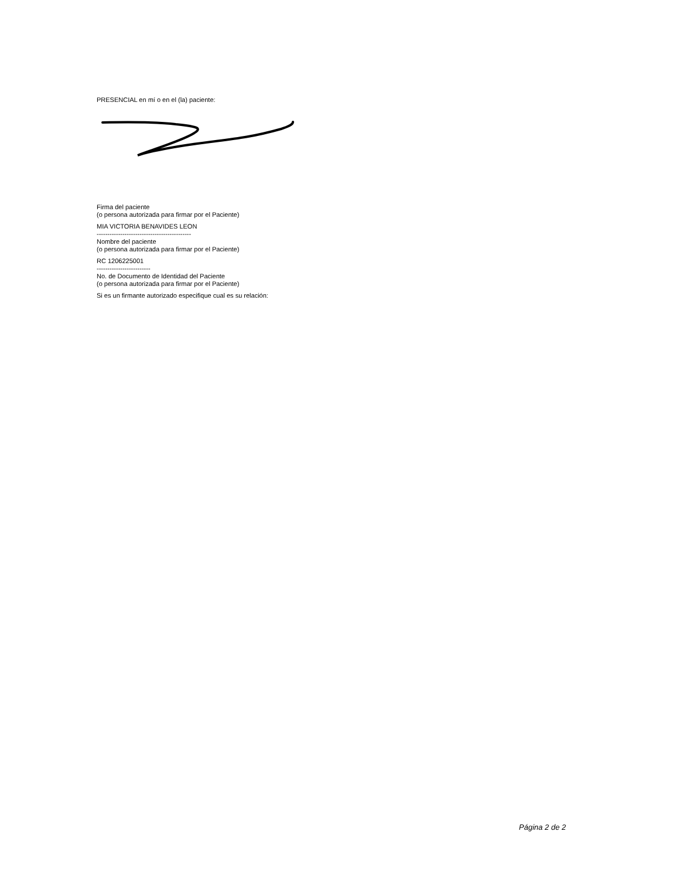PRESENCIAL en mí o en el (la) paciente:
Firma del paciente
(o persona autorizada para firmar por el Paciente)
MIA VICTORIA BENAVIDES LEON
--------------------------------------------
Nombre del paciente
(o persona autorizada para firmar por el Paciente)
RC 1206225001
-------------------------
No. de Documento de Identidad del Paciente
(o persona autorizada para firmar por el Paciente)
Si es un firmante autorizado especifique cual es su relación:
Página 2 de 2